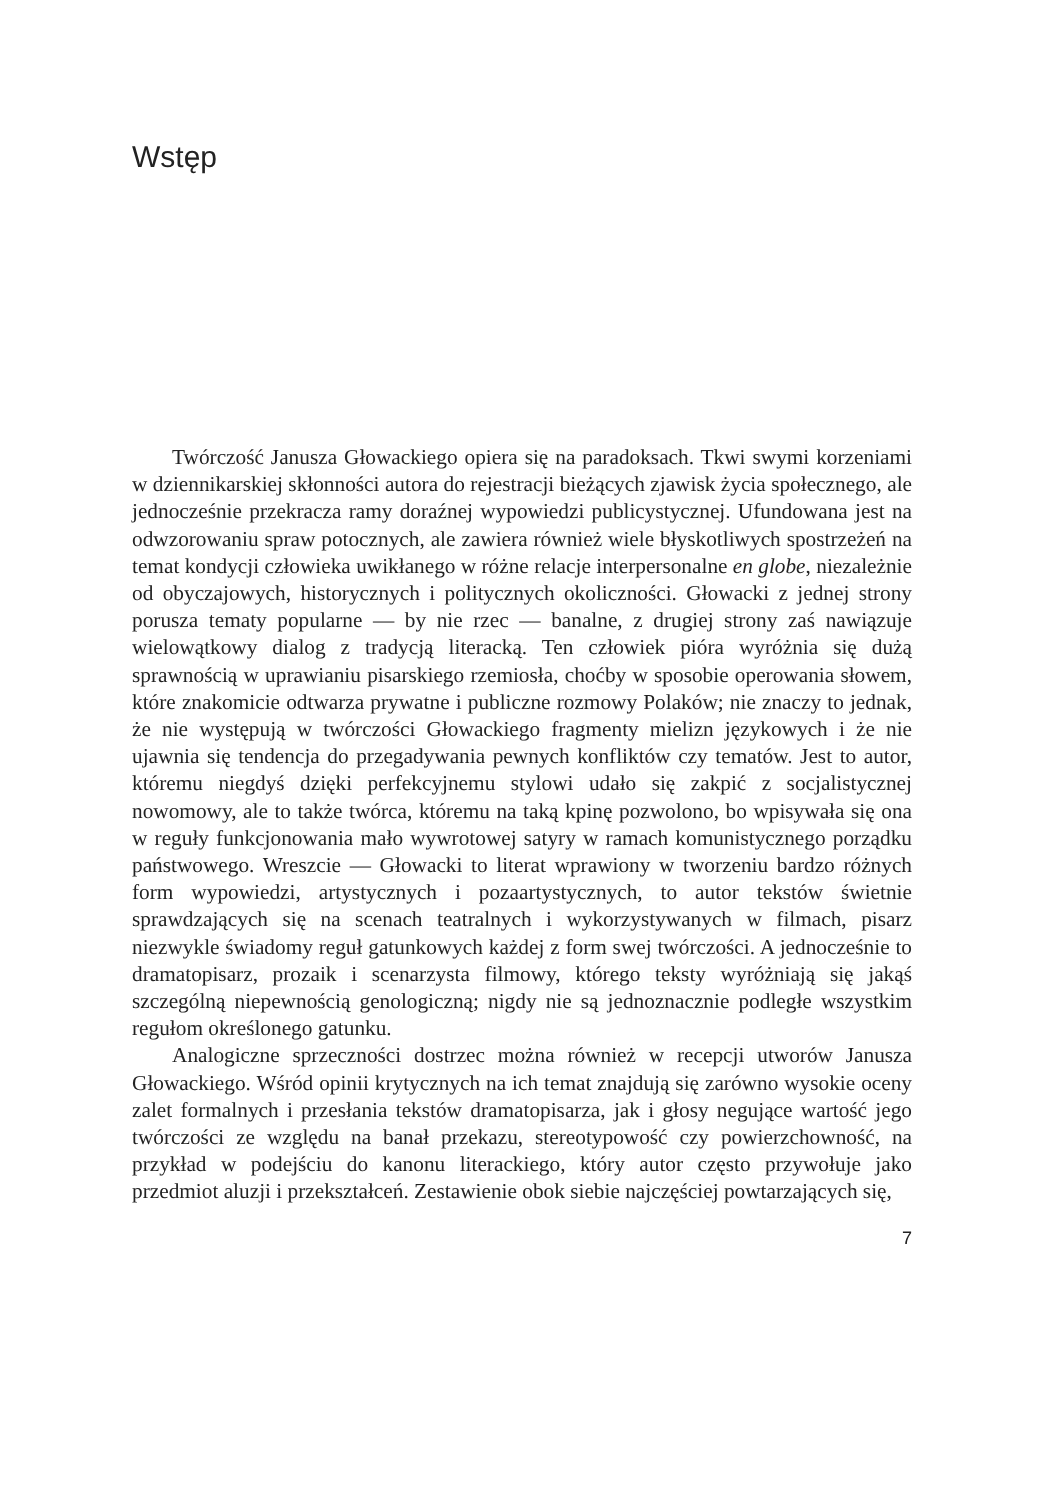Wstęp
Twórczość Janusza Głowackiego opiera się na paradoksach. Tkwi swymi korzeniami w dziennikarskiej skłonności autora do rejestracji bieżących zjawisk życia społecznego, ale jednocześnie przekracza ramy doraźnej wypowiedzi publicystycznej. Ufundowana jest na odwzorowaniu spraw potocznych, ale zawiera również wiele błyskotliwych spostrzeżeń na temat kondycji człowieka uwikłanego w różne relacje interpersonalne en globe, niezależnie od obyczajowych, historycznych i politycznych okoliczności. Głowacki z jednej strony porusza tematy popularne — by nie rzec — banalne, z drugiej strony zaś nawiązuje wielowątkowy dialog z tradycją literacką. Ten człowiek pióra wyróżnia się dużą sprawnością w uprawianiu pisarskiego rzemiosła, choćby w sposobie operowania słowem, które znakomicie odtwarza prywatne i publiczne rozmowy Polaków; nie znaczy to jednak, że nie występują w twórczości Głowackiego fragmenty mielizn językowych i że nie ujawnia się tendencja do przegadywania pewnych konfliktów czy tematów. Jest to autor, któremu niegdyś dzięki perfekcyjnemu stylowi udało się zakpić z socjalistycznej nowomowy, ale to także twórca, któremu na taką kpinę pozwolono, bo wpisywała się ona w reguły funkcjonowania mało wywrotowej satyry w ramach komunistycznego porządku państwowego. Wreszcie — Głowacki to literat wprawiony w tworzeniu bardzo różnych form wypowiedzi, artystycznych i pozaartystycznych, to autor tekstów świetnie sprawdzających się na scenach teatralnych i wykorzystywanych w filmach, pisarz niezwykle świadomy reguł gatunkowych każdej z form swej twórczości. A jednocześnie to dramatopisarz, prozaik i scenarzysta filmowy, którego teksty wyróżniają się jakąś szczególną niepewnością genologiczną; nigdy nie są jednoznacznie podległe wszystkim regułom określonego gatunku.
Analogiczne sprzeczności dostrzec można również w recepcji utworów Janusza Głowackiego. Wśród opinii krytycznych na ich temat znajdują się zarówno wysokie oceny zalet formalnych i przesłania tekstów dramatopisarza, jak i głosy negujące wartość jego twórczości ze względu na banał przekazu, stereotypowość czy powierzchowność, na przykład w podejściu do kanonu literackiego, który autor często przywołuje jako przedmiot aluzji i przekształceń. Zestawienie obok siebie najczęściej powtarzających się,
7